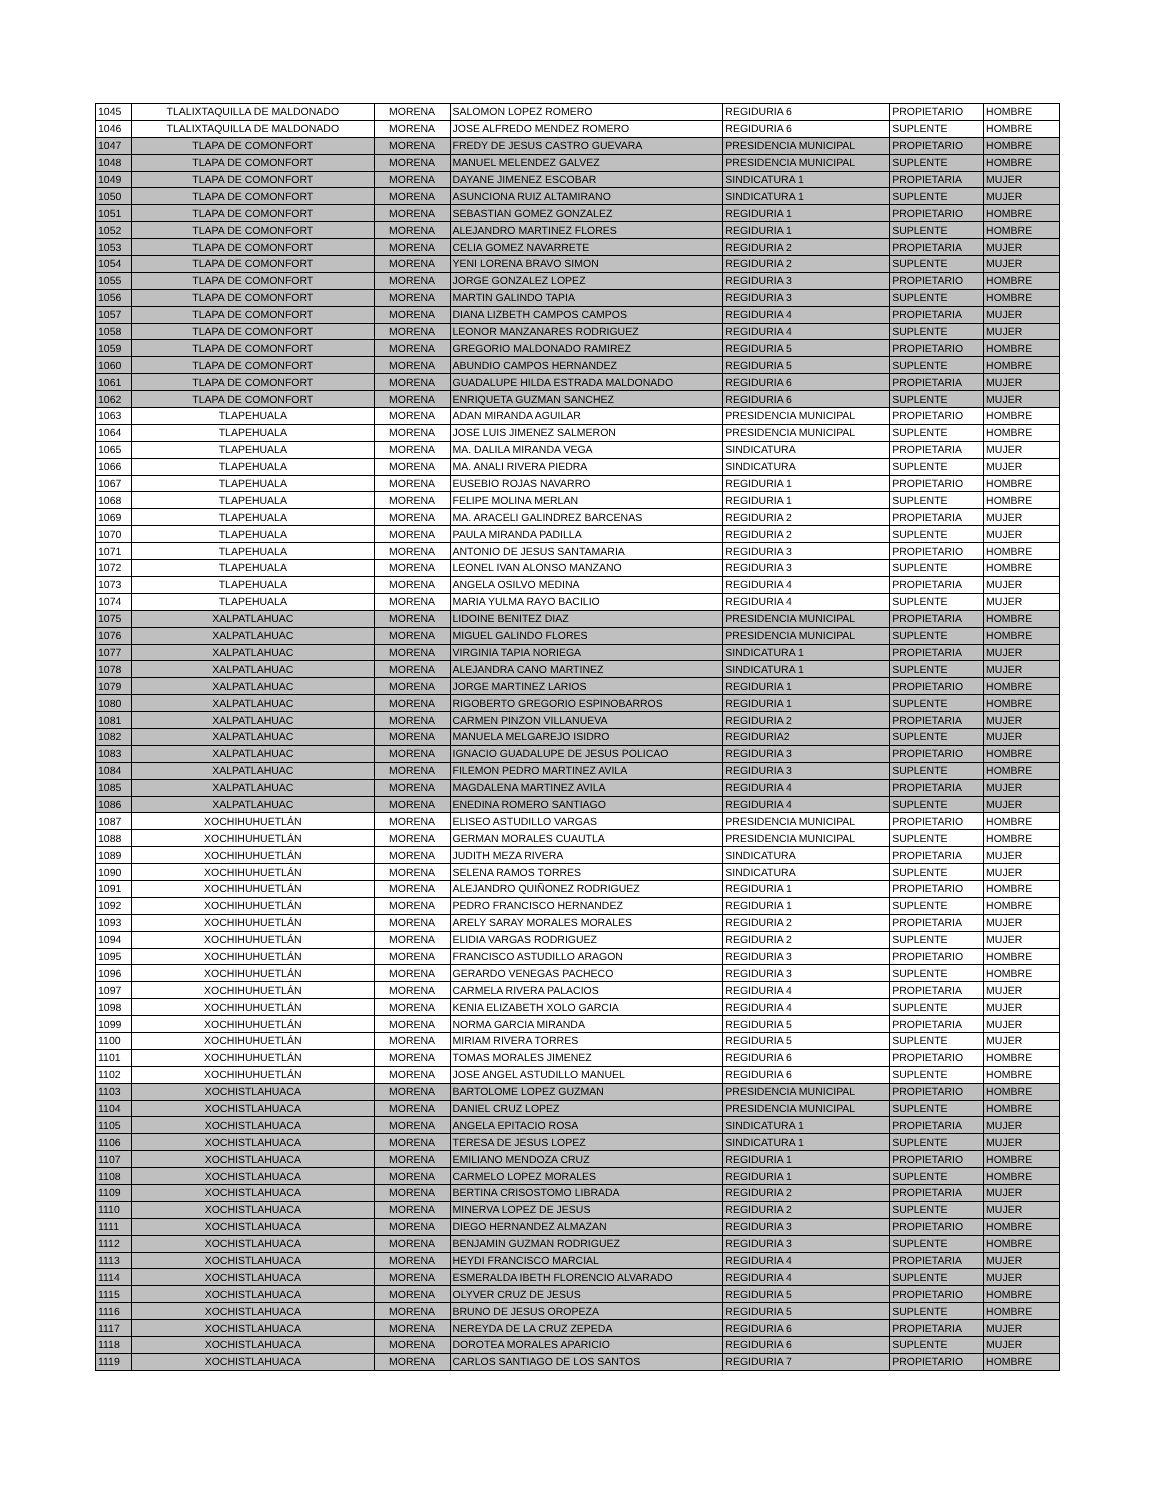| 1045 | TLALIXTAQUILLA DE MALDONADO | MORENA | SALOMON LOPEZ ROMERO | REGIDURIA 6 | PROPIETARIO | HOMBRE |
| 1046 | TLALIXTAQUILLA DE MALDONADO | MORENA | JOSE ALFREDO MENDEZ ROMERO | REGIDURIA 6 | SUPLENTE | HOMBRE |
| 1047 | TLAPA DE COMONFORT | MORENA | FREDY DE JESUS CASTRO GUEVARA | PRESIDENCIA MUNICIPAL | PROPIETARIO | HOMBRE |
| 1048 | TLAPA DE COMONFORT | MORENA | MANUEL MELENDEZ GALVEZ | PRESIDENCIA MUNICIPAL | SUPLENTE | HOMBRE |
| 1049 | TLAPA DE COMONFORT | MORENA | DAYANE JIMENEZ ESCOBAR | SINDICATURA 1 | PROPIETARIA | MUJER |
| 1050 | TLAPA DE COMONFORT | MORENA | ASUNCIONA RUIZ ALTAMIRANO | SINDICATURA 1 | SUPLENTE | MUJER |
| 1051 | TLAPA DE COMONFORT | MORENA | SEBASTIAN GOMEZ GONZALEZ | REGIDURIA 1 | PROPIETARIO | HOMBRE |
| 1052 | TLAPA DE COMONFORT | MORENA | ALEJANDRO MARTINEZ FLORES | REGIDURIA 1 | SUPLENTE | HOMBRE |
| 1053 | TLAPA DE COMONFORT | MORENA | CELIA GOMEZ NAVARRETE | REGIDURIA 2 | PROPIETARIA | MUJER |
| 1054 | TLAPA DE COMONFORT | MORENA | YENI LORENA BRAVO SIMON | REGIDURIA 2 | SUPLENTE | MUJER |
| 1055 | TLAPA DE COMONFORT | MORENA | JORGE GONZALEZ LOPEZ | REGIDURIA 3 | PROPIETARIO | HOMBRE |
| 1056 | TLAPA DE COMONFORT | MORENA | MARTIN GALINDO TAPIA | REGIDURIA 3 | SUPLENTE | HOMBRE |
| 1057 | TLAPA DE COMONFORT | MORENA | DIANA LIZBETH CAMPOS CAMPOS | REGIDURIA 4 | PROPIETARIA | MUJER |
| 1058 | TLAPA DE COMONFORT | MORENA | LEONOR MANZANARES RODRIGUEZ | REGIDURIA 4 | SUPLENTE | MUJER |
| 1059 | TLAPA DE COMONFORT | MORENA | GREGORIO MALDONADO RAMIREZ | REGIDURIA 5 | PROPIETARIO | HOMBRE |
| 1060 | TLAPA DE COMONFORT | MORENA | ABUNDIO CAMPOS HERNANDEZ | REGIDURIA 5 | SUPLENTE | HOMBRE |
| 1061 | TLAPA DE COMONFORT | MORENA | GUADALUPE HILDA ESTRADA MALDONADO | REGIDURIA 6 | PROPIETARIA | MUJER |
| 1062 | TLAPA DE COMONFORT | MORENA | ENRIQUETA GUZMAN SANCHEZ | REGIDURIA 6 | SUPLENTE | MUJER |
| 1063 | TLAPEHUALA | MORENA | ADAN MIRANDA AGUILAR | PRESIDENCIA MUNICIPAL | PROPIETARIO | HOMBRE |
| 1064 | TLAPEHUALA | MORENA | JOSE LUIS JIMENEZ SALMERON | PRESIDENCIA MUNICIPAL | SUPLENTE | HOMBRE |
| 1065 | TLAPEHUALA | MORENA | MA. DALILA MIRANDA VEGA | SINDICATURA | PROPIETARIA | MUJER |
| 1066 | TLAPEHUALA | MORENA | MA. ANALI RIVERA PIEDRA | SINDICATURA | SUPLENTE | MUJER |
| 1067 | TLAPEHUALA | MORENA | EUSEBIO ROJAS NAVARRO | REGIDURIA 1 | PROPIETARIO | HOMBRE |
| 1068 | TLAPEHUALA | MORENA | FELIPE MOLINA MERLAN | REGIDURIA 1 | SUPLENTE | HOMBRE |
| 1069 | TLAPEHUALA | MORENA | MA. ARACELI GALINDREZ BARCENAS | REGIDURIA 2 | PROPIETARIA | MUJER |
| 1070 | TLAPEHUALA | MORENA | PAULA MIRANDA PADILLA | REGIDURIA 2 | SUPLENTE | MUJER |
| 1071 | TLAPEHUALA | MORENA | ANTONIO DE JESUS SANTAMARIA | REGIDURIA 3 | PROPIETARIO | HOMBRE |
| 1072 | TLAPEHUALA | MORENA | LEONEL IVAN ALONSO MANZANO | REGIDURIA 3 | SUPLENTE | HOMBRE |
| 1073 | TLAPEHUALA | MORENA | ANGELA OSILVO MEDINA | REGIDURIA 4 | PROPIETARIA | MUJER |
| 1074 | TLAPEHUALA | MORENA | MARIA YULMA RAYO BACILIO | REGIDURIA 4 | SUPLENTE | MUJER |
| 1075 | XALPATLAHUAC | MORENA | LIDOINE BENITEZ DIAZ | PRESIDENCIA MUNICIPAL | PROPIETARIA | HOMBRE |
| 1076 | XALPATLAHUAC | MORENA | MIGUEL GALINDO FLORES | PRESIDENCIA MUNICIPAL | SUPLENTE | HOMBRE |
| 1077 | XALPATLAHUAC | MORENA | VIRGINIA TAPIA NORIEGA | SINDICATURA 1 | PROPIETARIA | MUJER |
| 1078 | XALPATLAHUAC | MORENA | ALEJANDRA CANO MARTINEZ | SINDICATURA 1 | SUPLENTE | MUJER |
| 1079 | XALPATLAHUAC | MORENA | JORGE MARTINEZ LARIOS | REGIDURIA 1 | PROPIETARIO | HOMBRE |
| 1080 | XALPATLAHUAC | MORENA | RIGOBERTO GREGORIO ESPINOBARROS | REGIDURIA 1 | SUPLENTE | HOMBRE |
| 1081 | XALPATLAHUAC | MORENA | CARMEN PINZON VILLANUEVA | REGIDURIA 2 | PROPIETARIA | MUJER |
| 1082 | XALPATLAHUAC | MORENA | MANUELA MELGAREJO ISIDRO | REGIDURIA2 | SUPLENTE | MUJER |
| 1083 | XALPATLAHUAC | MORENA | IGNACIO GUADALUPE DE JESUS POLICAO | REGIDURIA 3 | PROPIETARIO | HOMBRE |
| 1084 | XALPATLAHUAC | MORENA | FILEMON PEDRO MARTINEZ AVILA | REGIDURIA 3 | SUPLENTE | HOMBRE |
| 1085 | XALPATLAHUAC | MORENA | MAGDALENA MARTINEZ AVILA | REGIDURIA 4 | PROPIETARIA | MUJER |
| 1086 | XALPATLAHUAC | MORENA | ENEDINA ROMERO SANTIAGO | REGIDURIA 4 | SUPLENTE | MUJER |
| 1087 | XOCHIHUHUETLÁN | MORENA | ELISEO ASTUDILLO VARGAS | PRESIDENCIA MUNICIPAL | PROPIETARIO | HOMBRE |
| 1088 | XOCHIHUHUETLÁN | MORENA | GERMAN MORALES CUAUTLA | PRESIDENCIA MUNICIPAL | SUPLENTE | HOMBRE |
| 1089 | XOCHIHUHUETLÁN | MORENA | JUDITH MEZA RIVERA | SINDICATURA | PROPIETARIA | MUJER |
| 1090 | XOCHIHUHUETLÁN | MORENA | SELENA RAMOS TORRES | SINDICATURA | SUPLENTE | MUJER |
| 1091 | XOCHIHUHUETLÁN | MORENA | ALEJANDRO QUIÑONEZ RODRIGUEZ | REGIDURIA 1 | PROPIETARIO | HOMBRE |
| 1092 | XOCHIHUHUETLÁN | MORENA | PEDRO FRANCISCO HERNANDEZ | REGIDURIA 1 | SUPLENTE | HOMBRE |
| 1093 | XOCHIHUHUETLÁN | MORENA | ARELY SARAY MORALES MORALES | REGIDURIA 2 | PROPIETARIA | MUJER |
| 1094 | XOCHIHUHUETLÁN | MORENA | ELIDIA VARGAS RODRIGUEZ | REGIDURIA 2 | SUPLENTE | MUJER |
| 1095 | XOCHIHUHUETLÁN | MORENA | FRANCISCO ASTUDILLO ARAGON | REGIDURIA 3 | PROPIETARIO | HOMBRE |
| 1096 | XOCHIHUHUETLÁN | MORENA | GERARDO VENEGAS PACHECO | REGIDURIA 3 | SUPLENTE | HOMBRE |
| 1097 | XOCHIHUHUETLÁN | MORENA | CARMELA RIVERA PALACIOS | REGIDURIA 4 | PROPIETARIA | MUJER |
| 1098 | XOCHIHUHUETLÁN | MORENA | KENIA ELIZABETH XOLO GARCIA | REGIDURIA 4 | SUPLENTE | MUJER |
| 1099 | XOCHIHUHUETLÁN | MORENA | NORMA GARCIA MIRANDA | REGIDURIA 5 | PROPIETARIA | MUJER |
| 1100 | XOCHIHUHUETLÁN | MORENA | MIRIAM RIVERA TORRES | REGIDURIA 5 | SUPLENTE | MUJER |
| 1101 | XOCHIHUHUETLÁN | MORENA | TOMAS MORALES JIMENEZ | REGIDURIA 6 | PROPIETARIO | HOMBRE |
| 1102 | XOCHIHUHUETLÁN | MORENA | JOSE ANGEL ASTUDILLO MANUEL | REGIDURIA 6 | SUPLENTE | HOMBRE |
| 1103 | XOCHISTLAHUACA | MORENA | BARTOLOME LOPEZ GUZMAN | PRESIDENCIA MUNICIPAL | PROPIETARIO | HOMBRE |
| 1104 | XOCHISTLAHUACA | MORENA | DANIEL CRUZ LOPEZ | PRESIDENCIA MUNICIPAL | SUPLENTE | HOMBRE |
| 1105 | XOCHISTLAHUACA | MORENA | ANGELA EPITACIO ROSA | SINDICATURA 1 | PROPIETARIA | MUJER |
| 1106 | XOCHISTLAHUACA | MORENA | TERESA DE JESUS LOPEZ | SINDICATURA 1 | SUPLENTE | MUJER |
| 1107 | XOCHISTLAHUACA | MORENA | EMILIANO MENDOZA CRUZ | REGIDURIA 1 | PROPIETARIO | HOMBRE |
| 1108 | XOCHISTLAHUACA | MORENA | CARMELO LOPEZ MORALES | REGIDURIA 1 | SUPLENTE | HOMBRE |
| 1109 | XOCHISTLAHUACA | MORENA | BERTINA CRISOSTOMO LIBRADA | REGIDURIA 2 | PROPIETARIA | MUJER |
| 1110 | XOCHISTLAHUACA | MORENA | MINERVA LOPEZ DE JESUS | REGIDURIA 2 | SUPLENTE | MUJER |
| 1111 | XOCHISTLAHUACA | MORENA | DIEGO HERNANDEZ ALMAZAN | REGIDURIA 3 | PROPIETARIO | HOMBRE |
| 1112 | XOCHISTLAHUACA | MORENA | BENJAMIN GUZMAN RODRIGUEZ | REGIDURIA 3 | SUPLENTE | HOMBRE |
| 1113 | XOCHISTLAHUACA | MORENA | HEYDI FRANCISCO MARCIAL | REGIDURIA 4 | PROPIETARIA | MUJER |
| 1114 | XOCHISTLAHUACA | MORENA | ESMERALDA IBETH FLORENCIO ALVARADO | REGIDURIA 4 | SUPLENTE | MUJER |
| 1115 | XOCHISTLAHUACA | MORENA | OLYVER CRUZ DE JESUS | REGIDURIA 5 | PROPIETARIO | HOMBRE |
| 1116 | XOCHISTLAHUACA | MORENA | BRUNO DE JESUS OROPEZA | REGIDURIA 5 | SUPLENTE | HOMBRE |
| 1117 | XOCHISTLAHUACA | MORENA | NEREYDA DE LA CRUZ ZEPEDA | REGIDURIA 6 | PROPIETARIA | MUJER |
| 1118 | XOCHISTLAHUACA | MORENA | DOROTEA MORALES APARICIO | REGIDURIA 6 | SUPLENTE | MUJER |
| 1119 | XOCHISTLAHUACA | MORENA | CARLOS SANTIAGO DE LOS SANTOS | REGIDURIA 7 | PROPIETARIO | HOMBRE |